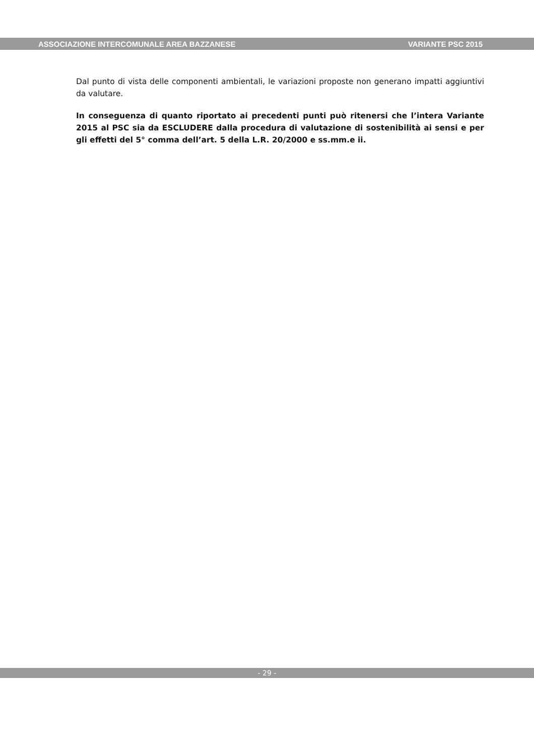ASSOCIAZIONE INTERCOMUNALE AREA BAZZANESE VARIANTE PSC 2015
Dal punto di vista delle componenti ambientali, le variazioni proposte non generano impatti aggiuntivi da valutare.
In conseguenza di quanto riportato ai precedenti punti può ritenersi che l’intera Variante 2015 al PSC sia da ESCLUDERE dalla procedura di valutazione di sostenibilità ai sensi e per gli effetti del 5° comma dell’art. 5 della L.R. 20/2000 e ss.mm.e ii.
- 29 -